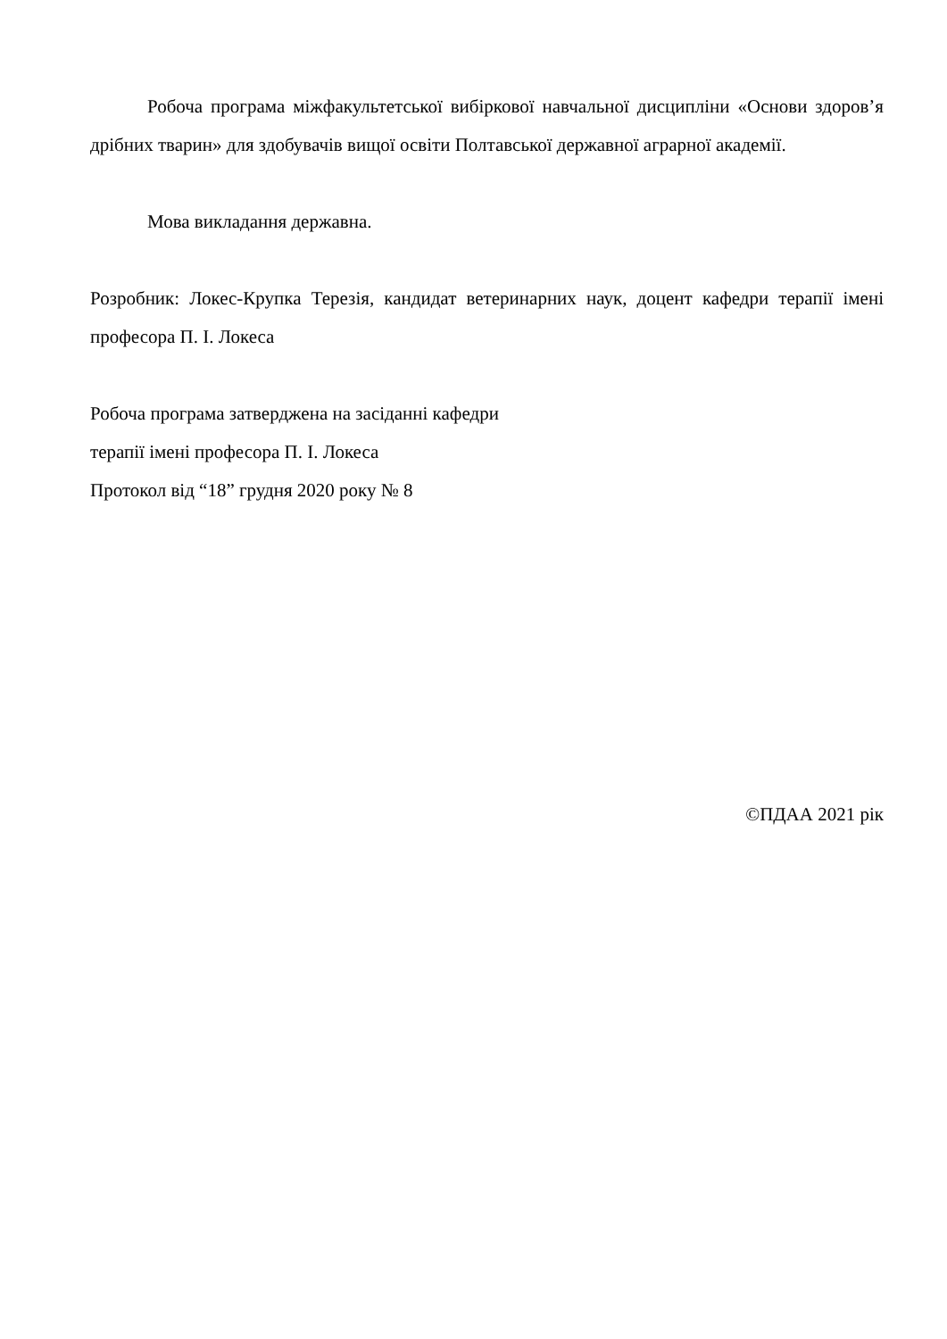Робоча програма міжфакультетської вибіркової навчальної дисципліни «Основи здоров’я дрібних тварин» для здобувачів вищої освіти Полтавської державної аграрної академії.
Мова викладання державна.
Розробник: Локес-Крупка Терезія, кандидат ветеринарних наук, доцент кафедри терапії імені професора П. І. Локеса
Робоча програма затверджена на засіданні кафедри
терапії імені професора П. І. Локеса
Протокол від “18” грудня 2020 року № 8
©ПДАА 2021 рік